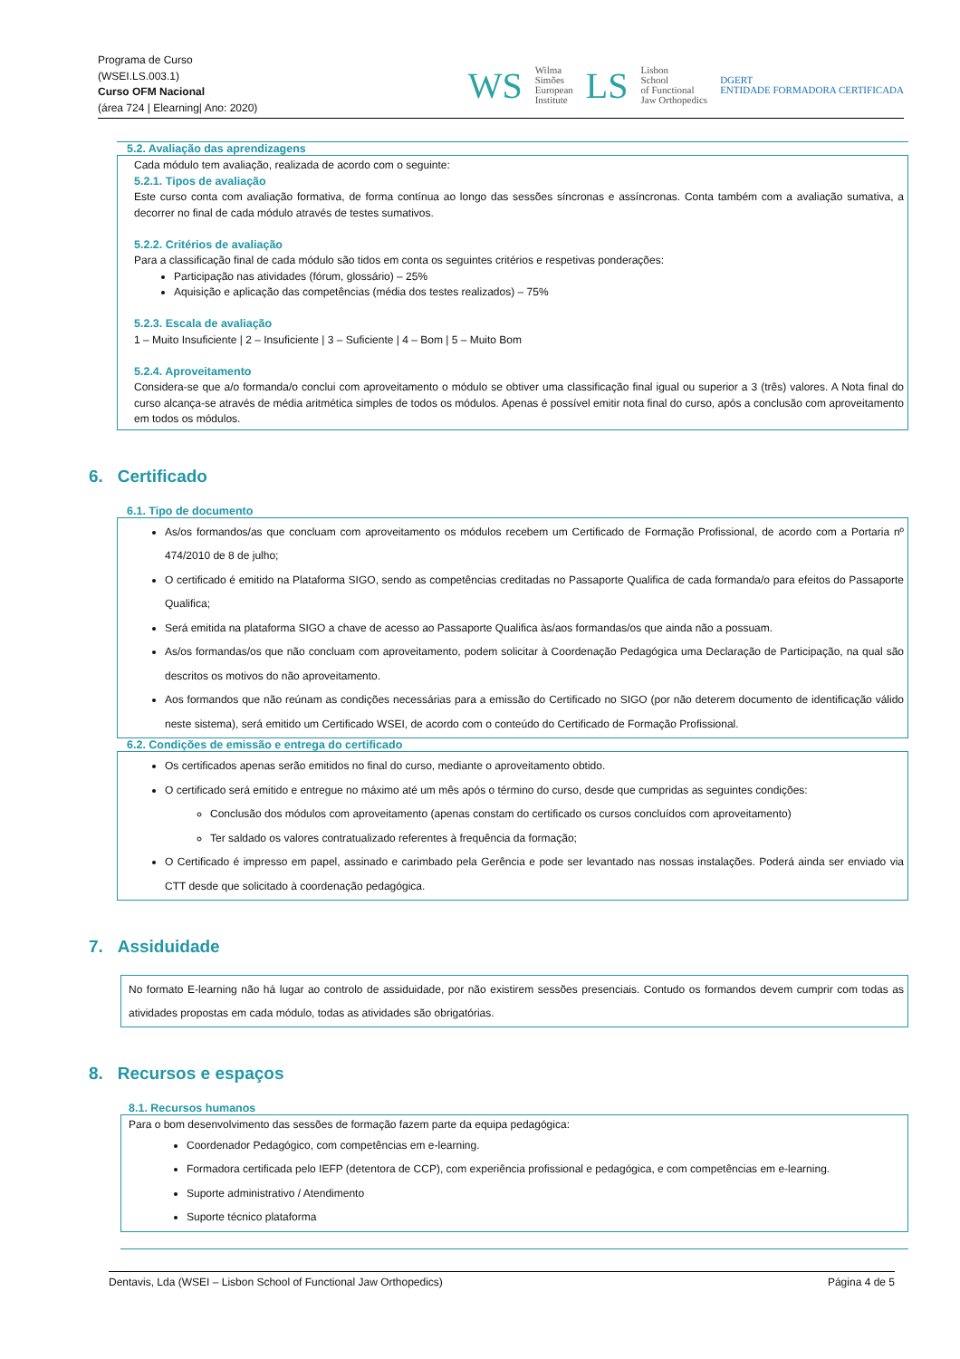Programa de Curso
(WSEI.LS.003.1)
Curso OFM Nacional
(área 724 | Elearning| Ano: 2020)
WS
Wilma
Simões
European
Institute LS Lisbon
School
of Functional
Jaw Orthopedics DGERT
ENTIDADE FORMADORA CERTIFICADA
5.2. Avaliação das aprendizagens
Cada módulo tem avaliação, realizada de acordo com o seguinte:
5.2.1. Tipos de avaliação
Este curso conta com avaliação formativa, de forma contínua ao longo das sessões síncronas e assíncronas. Conta também com a avaliação sumativa, a decorrer no final de cada módulo através de testes sumativos.
5.2.2. Critérios de avaliação
Para a classificação final de cada módulo são tidos em conta os seguintes critérios e respetivas ponderações:
Participação nas atividades (fórum, glossário) – 25%
Aquisição e aplicação das competências (média dos testes realizados) – 75%
5.2.3. Escala de avaliação
1 – Muito Insuficiente | 2 – Insuficiente | 3 – Suficiente | 4 – Bom | 5 – Muito Bom
5.2.4. Aproveitamento
Considera-se que a/o formanda/o conclui com aproveitamento o módulo se obtiver uma classificação final igual ou superior a 3 (três) valores. A Nota final do curso alcança-se através de média aritmética simples de todos os módulos. Apenas é possível emitir nota final do curso, após a conclusão com aproveitamento em todos os módulos.
6. Certificado
6.1. Tipo de documento
As/os formandos/as que concluam com aproveitamento os módulos recebem um Certificado de Formação Profissional, de acordo com a Portaria nº 474/2010 de 8 de julho;
O certificado é emitido na Plataforma SIGO, sendo as competências creditadas no Passaporte Qualifica de cada formanda/o para efeitos do Passaporte Qualifica;
Será emitida na plataforma SIGO a chave de acesso ao Passaporte Qualifica às/aos formandas/os que ainda não a possuam.
As/os formandas/os que não concluam com aproveitamento, podem solicitar à Coordenação Pedagógica uma Declaração de Participação, na qual são descritos os motivos do não aproveitamento.
Aos formandos que não reúnam as condições necessárias para a emissão do Certificado no SIGO (por não deterem documento de identificação válido neste sistema), será emitido um Certificado WSEI, de acordo com o conteúdo do Certificado de Formação Profissional.
6.2. Condições de emissão e entrega do certificado
Os certificados apenas serão emitidos no final do curso, mediante o aproveitamento obtido.
O certificado será emitido e entregue no máximo até um mês após o término do curso, desde que cumpridas as seguintes condições:
Conclusão dos módulos com aproveitamento (apenas constam do certificado os cursos concluídos com aproveitamento)
Ter saldado os valores contratualizado referentes à frequência da formação;
O Certificado é impresso em papel, assinado e carimbado pela Gerência e pode ser levantado nas nossas instalações. Poderá ainda ser enviado via CTT desde que solicitado à coordenação pedagógica.
7. Assiduidade
No formato E-learning não há lugar ao controlo de assiduidade, por não existirem sessões presenciais. Contudo os formandos devem cumprir com todas as atividades propostas em cada módulo, todas as atividades são obrigatórias.
8. Recursos e espaços
8.1. Recursos humanos
Para o bom desenvolvimento das sessões de formação fazem parte da equipa pedagógica:
Coordenador Pedagógico, com competências em e-learning.
Formadora certificada pelo IEFP (detentora de CCP), com experiência profissional e pedagógica, e com competências em e-learning.
Suporte administrativo / Atendimento
Suporte técnico plataforma
Dentavis, Lda (WSEI – Lisbon School of Functional Jaw Orthopedics) Página 4 de 5